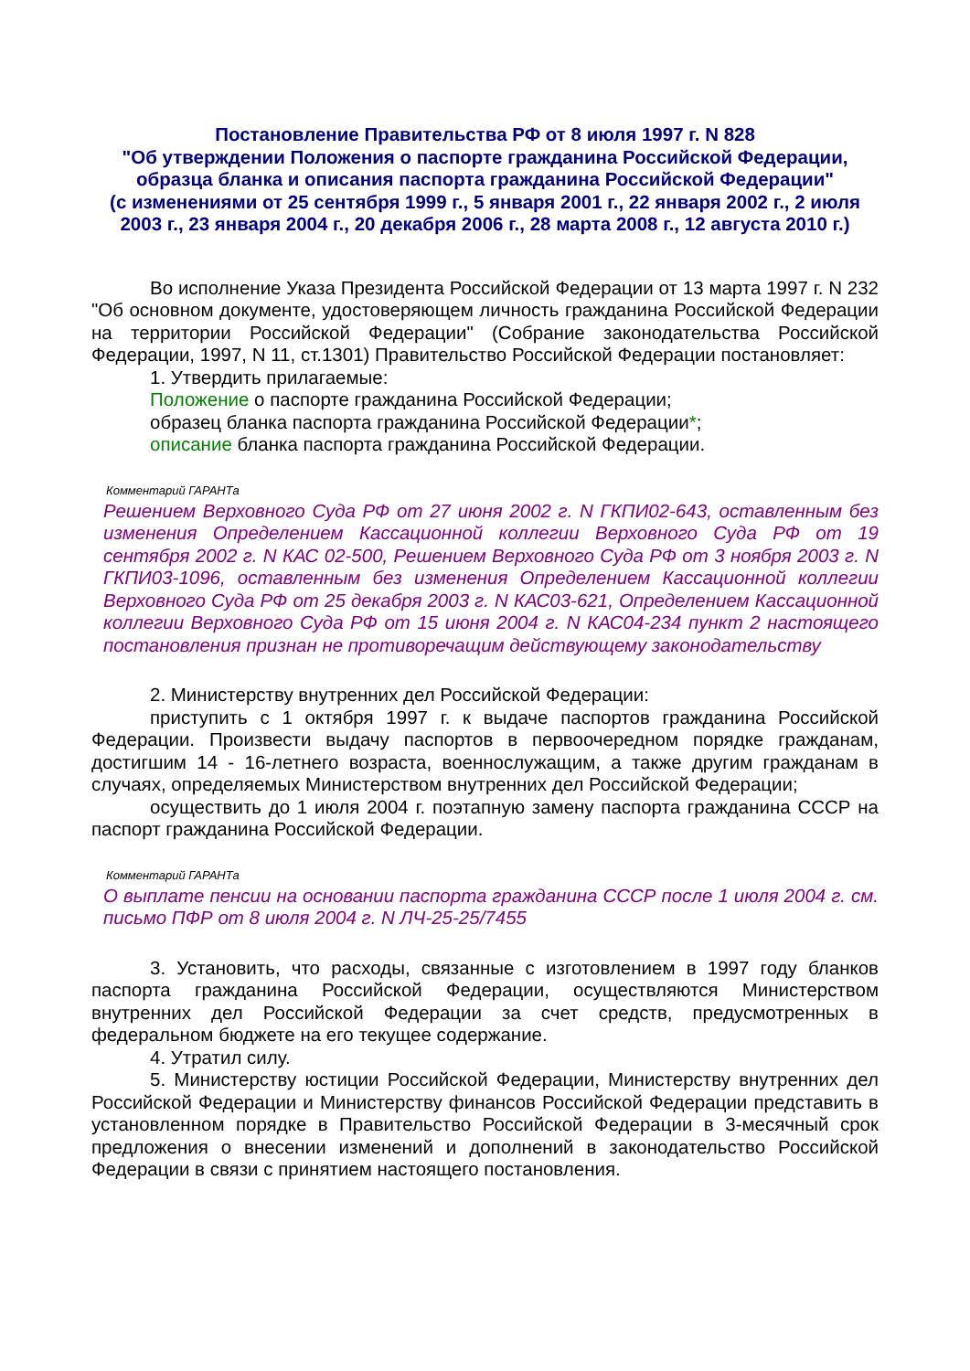Постановление Правительства РФ от 8 июля 1997 г. N 828
"Об утверждении Положения о паспорте гражданина Российской Федерации, образца бланка и описания паспорта гражданина Российской Федерации"
(с изменениями от 25 сентября 1999 г., 5 января 2001 г., 22 января 2002 г., 2 июля 2003 г., 23 января 2004 г., 20 декабря 2006 г., 28 марта 2008 г., 12 августа 2010 г.)
Во исполнение Указа Президента Российской Федерации от 13 марта 1997 г. N 232 "Об основном документе, удостоверяющем личность гражданина Российской Федерации на территории Российской Федерации" (Собрание законодательства Российской Федерации, 1997, N 11, ст.1301) Правительство Российской Федерации постановляет:
1. Утвердить прилагаемые:
Положение о паспорте гражданина Российской Федерации;
образец бланка паспорта гражданина Российской Федерации*;
описание бланка паспорта гражданина Российской Федерации.
Комментарий ГАРАНТа
Решением Верховного Суда РФ от 27 июня 2002 г. N ГКПИ02-643, оставленным без изменения Определением Кассационной коллегии Верховного Суда РФ от 19 сентября 2002 г. N КАС 02-500, Решением Верховного Суда РФ от 3 ноября 2003 г. N ГКПИ03-1096, оставленным без изменения Определением Кассационной коллегии Верховного Суда РФ от 25 декабря 2003 г. N КАС03-621, Определением Кассационной коллегии Верховного Суда РФ от 15 июня 2004 г. N КАС04-234 пункт 2 настоящего постановления признан не противоречащим действующему законодательству
2. Министерству внутренних дел Российской Федерации:
приступить с 1 октября 1997 г. к выдаче паспортов гражданина Российской Федерации. Произвести выдачу паспортов в первоочередном порядке гражданам, достигшим 14 - 16-летнего возраста, военнослужащим, а также другим гражданам в случаях, определяемых Министерством внутренних дел Российской Федерации;
осуществить до 1 июля 2004 г. поэтапную замену паспорта гражданина СССР на паспорт гражданина Российской Федерации.
Комментарий ГАРАНТа
О выплате пенсии на основании паспорта гражданина СССР после 1 июля 2004 г. см. письмо ПФР от 8 июля 2004 г. N ЛЧ-25-25/7455
3. Установить, что расходы, связанные с изготовлением в 1997 году бланков паспорта гражданина Российской Федерации, осуществляются Министерством внутренних дел Российской Федерации за счет средств, предусмотренных в федеральном бюджете на его текущее содержание.
4. Утратил силу.
5. Министерству юстиции Российской Федерации, Министерству внутренних дел Российской Федерации и Министерству финансов Российской Федерации представить в установленном порядке в Правительство Российской Федерации в 3-месячный срок предложения о внесении изменений и дополнений в законодательство Российской Федерации в связи с принятием настоящего постановления.